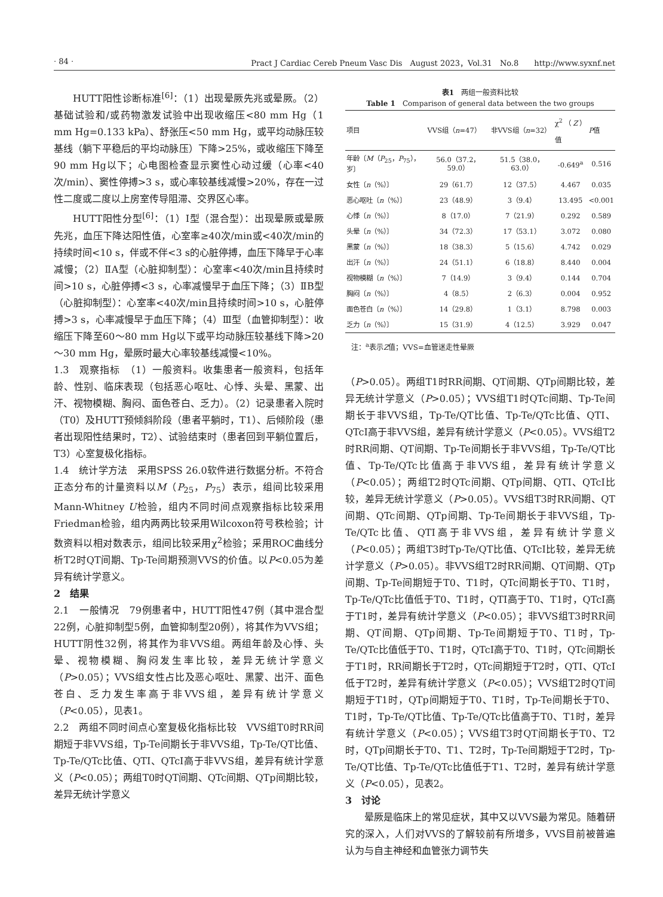· 84 · Pract J Cardiac Cereb Pneum Vasc Dis　August 2023，Vol.31　No.8　　http://www.syxnf.net
HUTT阳性诊断标准<sup>[6]</sup>：（1）出现晕厥先兆或晕厥。（2）基础试验和/或药物激发试验中出现收缩压<80 mm Hg（1 mm Hg=0.133 kPa）、舒张压<50 mm Hg，或平均动脉压较基线（躺下平稳后的平均动脉压）下降>25%，或收缩压下降至90 mm Hg以下；心电图检查显示窦性心动过缓（心率<40次/min）、窦性停搏>3 s，或心率较基线减慢>20%，存在一过性二度或二度以上房室传导阻滞、交界区心率。
HUTT阳性分型<sup>[6]</sup>：（1）Ⅰ型（混合型）：出现晕厥或晕厥先兆，血压下降达阳性值，心室率≥40次/min或<40次/min的持续时间<10 s，伴或不伴<3 s的心脏停搏，血压下降早于心率减慢；（2）ⅡA型（心脏抑制型）：心室率<40次/min且持续时间>10 s，心脏停搏<3 s，心率减慢早于血压下降；（3）ⅡB型（心脏抑制型）：心室率<40次/min且持续时间>10 s，心脏停搏>3 s，心率减慢早于血压下降；（4）Ⅲ型（血管抑制型）：收缩压下降至60～80 mm Hg以下或平均动脉压较基线下降>20～30 mm Hg，晕厥时最大心率较基线减慢<10%。
1.3　观察指标　（1）一般资料。收集患者一般资料，包括年龄、性别、临床表现（包括恶心呕吐、心悸、头晕、黑蒙、出汗、视物模糊、胸闷、面色苍白、乏力）。（2）记录患者入院时（T0）及HUTT预倾斜阶段（患者平躺时，T1）、后倾阶段（患者出现阳性结果时，T2）、试验结束时（患者回到平躺位置后，T3）心室复极化指标。
1.4　统计学方法　采用SPSS 26.0软件进行数据分析。不符合正态分布的计量资料以M（P<sub>25</sub>，P<sub>75</sub>）表示，组间比较采用Mann-Whitney U检验，组内不同时间点观察指标比较采用Friedman检验，组内两两比较采用Wilcoxon符号秩检验；计数资料以相对数表示，组间比较采用χ<sup>2</sup>检验；采用ROC曲线分析T2时QT间期、Tp-Te间期预测VVS的价值。以P<0.05为差异有统计学意义。
2　结果
2.1　一般情况　79例患者中，HUTT阳性47例（其中混合型22例，心脏抑制型5例，血管抑制型20例），将其作为VVS组；HUTT阴性32例，将其作为非VVS组。两组年龄及心悸、头晕、视物模糊、胸闷发生率比较，差异无统计学意义（P>0.05）；VVS组女性占比及恶心呕吐、黑蒙、出汗、面色苍白、乏力发生率高于非VVS组，差异有统计学意义（P<0.05），见表1。
2.2　两组不同时间点心室复极化指标比较　VVS组T0时RR间期短于非VVS组，Tp-Te间期长于非VVS组，Tp-Te/QT比值、Tp-Te/QTc比值、QTI、QTcI高于非VVS组，差异有统计学意义（P<0.05）；两组T0时QT间期、QTc间期、QTp间期比较，差异无统计学意义
表1　两组一般资料比较
Table 1　Comparison of general data between the two groups
| 项目 | VVS组（ n =47） | 非VVS组（ n =32） | χ<sup>2</sup>（ Z ）值 | P 值 |
| --- | --- | --- | --- | --- |
| 年龄〔 M （ P<sub>25</sub>， P<sub>75</sub>），岁〕 | 56.0（37.2，59.0） | 51.5（38.0，63.0） | -0.649<sup>a</sup> | 0.516 |
| 女性〔 n （%）〕 | 29（61.7） | 12（37.5） | 4.467 | 0.035 |
| 恶心呕吐〔 n （%）〕 | 23（48.9） | 3（9.4） | 13.495 | <0.001 |
| 心悸〔 n （%）〕 | 8（17.0） | 7（21.9） | 0.292 | 0.589 |
| 头晕〔 n （%）〕 | 34（72.3） | 17（53.1） | 3.072 | 0.080 |
| 黑蒙〔 n （%）〕 | 18（38.3） | 5（15.6） | 4.742 | 0.029 |
| 出汗〔 n （%）〕 | 24（51.1） | 6（18.8） | 8.440 | 0.004 |
| 视物模糊〔 n （%）〕 | 7（14.9） | 3（9.4） | 0.144 | 0.704 |
| 胸闷〔 n （%）〕 | 4（8.5） | 2（6.3） | 0.004 | 0.952 |
| 面色苍白〔 n （%）〕 | 14（29.8） | 1（3.1） | 8.798 | 0.003 |
| 乏力〔 n （%）〕 | 15（31.9） | 4（12.5） | 3.929 | 0.047 |
注：<sup>a</sup>表示Z值；VVS=血管迷走性晕厥
（P>0.05）。两组T1时RR间期、QT间期、QTp间期比较，差异无统计学意义（P>0.05）；VVS组T1时QTc间期、Tp-Te间期长于非VVS组，Tp-Te/QT比值、Tp-Te/QTc比值、QTI、QTcI高于非VVS组，差异有统计学意义（P<0.05）。VVS组T2时RR间期、QT间期、Tp-Te间期长于非VVS组，Tp-Te/QT比值、Tp-Te/QTc比值高于非VVS组，差异有统计学意义（P<0.05）；两组T2时QTc间期、QTp间期、QTI、QTcI比较，差异无统计学意义（P>0.05）。VVS组T3时RR间期、QT间期、QTc间期、QTp间期、Tp-Te间期长于非VVS组，Tp-Te/QTc比值、QTI高于非VVS组，差异有统计学意义（P<0.05）；两组T3时Tp-Te/QT比值、QTcI比较，差异无统计学意义（P>0.05）。非VVS组T2时RR间期、QT间期、QTp间期、Tp-Te间期短于T0、T1时，QTc间期长于T0、T1时，Tp-Te/QTc比值低于T0、T1时，QTI高于T0、T1时，QTcI高于T1时，差异有统计学意义（P<0.05）；非VVS组T3时RR间期、QT间期、QTp间期、Tp-Te间期短于T0、T1时，Tp-Te/QTc比值低于T0、T1时，QTcI高于T0、T1时，QTc间期长于T1时，RR间期长于T2时，QTc间期短于T2时，QTI、QTcI低于T2时，差异有统计学意义（P<0.05）；VVS组T2时QT间期短于T1时，QTp间期短于T0、T1时，Tp-Te间期长于T0、T1时，Tp-Te/QT比值、Tp-Te/QTc比值高于T0、T1时，差异有统计学意义（P<0.05）；VVS组T3时QT间期长于T0、T2时，QTp间期长于T0、T1、T2时，Tp-Te间期短于T2时，Tp-Te/QT比值、Tp-Te/QTc比值低于T1、T2时，差异有统计学意义（P<0.05），见表2。
3　讨论
晕厥是临床上的常见症状，其中又以VVS最为常见。随着研究的深入，人们对VVS的了解较前有所增多，VVS目前被普遍认为与自主神经和血管张力调节失